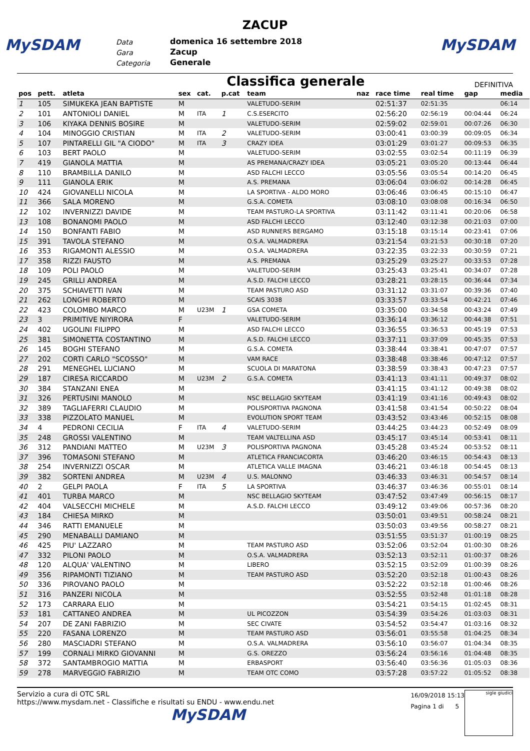ZACUP
MySDAM MySDAM
Data
Gara
Categoria
domenica 16 settembre 2018
Zacup
Generale
Classifica generale DEFINITIVA
| pos | pett. | atleta | sex | cat. | p.cat | team | naz | race time | real time | gap | media |
| --- | --- | --- | --- | --- | --- | --- | --- | --- | --- | --- | --- |
| 1 | 105 | SIMUKEKA JEAN BAPTISTE | M | | | VALETUDO-SERIM | | 02:51:37 | 02:51:35 | | 06:14 |
| 2 | 101 | ANTONIOLI DANIEL | M | ITA | 1 | C.S.ESERCITO | | 02:56:20 | 02:56:19 | 00:04:44 | 06:24 |
| 3 | 106 | KIYAKA DENNIS BOSIRE | M | | | VALETUDO-SERIM | | 02:59:02 | 02:59:01 | 00:07:26 | 06:30 |
| 4 | 104 | MINOGGIO CRISTIAN | M | ITA | 2 | VALETUDO-SERIM | | 03:00:41 | 03:00:39 | 00:09:05 | 06:34 |
| 5 | 107 | PINTARELLI GIL "A CIODO" | M | ITA | 3 | CRAZY IDEA | | 03:01:29 | 03:01:27 | 00:09:53 | 06:35 |
| 6 | 103 | BERT PAOLO | M | | | VALETUDO-SERIM | | 03:02:55 | 03:02:54 | 00:11:19 | 06:39 |
| 7 | 419 | GIANOLA MATTIA | M | | | AS PREMANA/CRAZY IDEA | | 03:05:21 | 03:05:20 | 00:13:44 | 06:44 |
| 8 | 110 | BRAMBILLA DANILO | M | | | ASD FALCHI LECCO | | 03:05:56 | 03:05:54 | 00:14:20 | 06:45 |
| 9 | 111 | GIANOLA ERIK | M | | | A.S. PREMANA | | 03:06:04 | 03:06:02 | 00:14:28 | 06:45 |
| 10 | 424 | GIOVANELLI NICOLA | M | | | LA SPORTIVA - ALDO MORO | | 03:06:46 | 03:06:45 | 00:15:10 | 06:47 |
| 11 | 366 | SALA MORENO | M | | | G.S.A. COMETA | | 03:08:10 | 03:08:08 | 00:16:34 | 06:50 |
| 12 | 102 | INVERNIZZI DAVIDE | M | | | TEAM PASTURO-LA SPORTIVA | | 03:11:42 | 03:11:41 | 00:20:06 | 06:58 |
| 13 | 108 | BONANOMI PAOLO | M | | | ASD FALCHI LECCO | | 03:12:40 | 03:12:38 | 00:21:03 | 07:00 |
| 14 | 150 | BONFANTI FABIO | M | | | ASD RUNNERS BERGAMO | | 03:15:18 | 03:15:14 | 00:23:41 | 07:06 |
| 15 | 391 | TAVOLA STEFANO | M | | | O.S.A. VALMADRERA | | 03:21:54 | 03:21:53 | 00:30:18 | 07:20 |
| 16 | 353 | RIGAMONTI ALESSIO | M | | | O.S.A. VALMADRERA | | 03:22:35 | 03:22:33 | 00:30:59 | 07:21 |
| 17 | 358 | RIZZI FAUSTO | M | | | A.S. PREMANA | | 03:25:29 | 03:25:27 | 00:33:53 | 07:28 |
| 18 | 109 | POLI PAOLO | M | | | VALETUDO-SERIM | | 03:25:43 | 03:25:41 | 00:34:07 | 07:28 |
| 19 | 245 | GRILLI ANDREA | M | | | A.S.D. FALCHI LECCO | | 03:28:21 | 03:28:15 | 00:36:44 | 07:34 |
| 20 | 375 | SCHIAVETTI IVAN | M | | | TEAM PASTURO ASD | | 03:31:12 | 03:31:07 | 00:39:36 | 07:40 |
| 21 | 262 | LONGHI ROBERTO | M | | | SCAIS 3038 | | 03:33:57 | 03:33:54 | 00:42:21 | 07:46 |
| 22 | 423 | COLOMBO MARCO | M | U23M | 1 | GSA COMETA | | 03:35:00 | 03:34:58 | 00:43:24 | 07:49 |
| 23 | 3 | PRIMITIVE NIYIRORA | F | | | VALETUDO-SERIM | | 03:36:14 | 03:36:12 | 00:44:38 | 07:51 |
| 24 | 402 | UGOLINI FILIPPO | M | | | ASD FALCHI LECCO | | 03:36:55 | 03:36:53 | 00:45:19 | 07:53 |
| 25 | 381 | SIMONETTA COSTANTINO | M | | | A.S.D. FALCHI LECCO | | 03:37:11 | 03:37:09 | 00:45:35 | 07:53 |
| 26 | 145 | BOGHI STEFANO | M | | | G.S.A. COMETA | | 03:38:44 | 03:38:41 | 00:47:07 | 07:57 |
| 27 | 202 | CORTI CARLO "SCOSSO" | M | | | VAM RACE | | 03:38:48 | 03:38:46 | 00:47:12 | 07:57 |
| 28 | 291 | MENEGHEL LUCIANO | M | | | SCUOLA DI MARATONA | | 03:38:59 | 03:38:43 | 00:47:23 | 07:57 |
| 29 | 187 | CIRESA RICCARDO | M | U23M | 2 | G.S.A. COMETA | | 03:41:13 | 03:41:11 | 00:49:37 | 08:02 |
| 30 | 384 | STANZANI ENEA | M | | | | | 03:41:15 | 03:41:12 | 00:49:38 | 08:02 |
| 31 | 326 | PERTUSINI MANOLO | M | | | NSC BELLAGIO SKYTEAM | | 03:41:19 | 03:41:16 | 00:49:43 | 08:02 |
| 32 | 389 | TAGLIAFERRI CLAUDIO | M | | | POLISPORTIVA PAGNONA | | 03:41:58 | 03:41:54 | 00:50:22 | 08:04 |
| 33 | 338 | PIZZOLATO MANUEL | M | | | EVOLUTION SPORT TEAM | | 03:43:52 | 03:43:46 | 00:52:15 | 08:08 |
| 34 | 4 | PEDRONI CECILIA | F | ITA | 4 | VALETUDO-SERIM | | 03:44:25 | 03:44:23 | 00:52:49 | 08:09 |
| 35 | 248 | GROSSI VALENTINO | M | | | TEAM VALTELLINA ASD | | 03:45:17 | 03:45:14 | 00:53:41 | 08:11 |
| 36 | 312 | PANDIANI MATTEO | M | U23M | 3 | POLISPORTIVA PAGNONA | | 03:45:28 | 03:45:24 | 00:53:52 | 08:11 |
| 37 | 396 | TOMASONI STEFANO | M | | | ATLETICA FRANCIACORTA | | 03:46:20 | 03:46:15 | 00:54:43 | 08:13 |
| 38 | 254 | INVERNIZZI OSCAR | M | | | ATLETICA VALLE IMAGNA | | 03:46:21 | 03:46:18 | 00:54:45 | 08:13 |
| 39 | 382 | SORTENI ANDREA | M | U23M | 4 | U.S. MALONNO | | 03:46:33 | 03:46:31 | 00:54:57 | 08:14 |
| 40 | 2 | GELPI PAOLA | F | ITA | 5 | LA SPORTIVA | | 03:46:37 | 03:46:36 | 00:55:01 | 08:14 |
| 41 | 401 | TURBA MARCO | M | | | NSC BELLAGIO SKYTEAM | | 03:47:52 | 03:47:49 | 00:56:15 | 08:17 |
| 42 | 404 | VALSECCHI MICHELE | M | | | A.S.D. FALCHI LECCO | | 03:49:12 | 03:49:06 | 00:57:36 | 08:20 |
| 43 | 184 | CHIESA MIRKO | M | | | | | 03:50:01 | 03:49:51 | 00:58:24 | 08:21 |
| 44 | 346 | RATTI EMANUELE | M | | | | | 03:50:03 | 03:49:56 | 00:58:27 | 08:21 |
| 45 | 290 | MENABALLI DAMIANO | M | | | | | 03:51:55 | 03:51:37 | 01:00:19 | 08:25 |
| 46 | 425 | PIU' LAZZARO | M | | | TEAM PASTURO ASD | | 03:52:06 | 03:52:04 | 01:00:30 | 08:26 |
| 47 | 332 | PILONI PAOLO | M | | | O.S.A. VALMADRERA | | 03:52:13 | 03:52:11 | 01:00:37 | 08:26 |
| 48 | 120 | ALQUA' VALENTINO | M | | | LIBERO | | 03:52:15 | 03:52:09 | 01:00:39 | 08:26 |
| 49 | 356 | RIPAMONTI TIZIANO | M | | | TEAM PASTURO ASD | | 03:52:20 | 03:52:18 | 01:00:43 | 08:26 |
| 50 | 336 | PIROVANO PAOLO | M | | | | | 03:52:22 | 03:52:18 | 01:00:46 | 08:26 |
| 51 | 316 | PANZERI NICOLA | M | | | | | 03:52:55 | 03:52:48 | 01:01:18 | 08:28 |
| 52 | 173 | CARRARA ELIO | M | | | | | 03:54:21 | 03:54:15 | 01:02:45 | 08:31 |
| 53 | 181 | CATTANEO ANDREA | M | | | UL PICOZZON | | 03:54:39 | 03:54:26 | 01:03:03 | 08:31 |
| 54 | 207 | DE ZANI FABRIZIO | M | | | SEC CIVATE | | 03:54:52 | 03:54:47 | 01:03:16 | 08:32 |
| 55 | 220 | FASANA LORENZO | M | | | TEAM PASTURO ASD | | 03:56:01 | 03:55:58 | 01:04:25 | 08:34 |
| 56 | 280 | MASCIADRI STEFANO | M | | | O.S.A. VALMADRERA | | 03:56:10 | 03:56:07 | 01:04:34 | 08:35 |
| 57 | 199 | CORNALI MIRKO GIOVANNI | M | | | G.S. OREZZO | | 03:56:24 | 03:56:16 | 01:04:48 | 08:35 |
| 58 | 372 | SANTAMBROGIO MATTIA | M | | | ERBASPORT | | 03:56:40 | 03:56:36 | 01:05:03 | 08:36 |
| 59 | 278 | MARVEGGIO FABRIZIO | M | | | TEAM OTC COMO | | 03:57:28 | 03:57:22 | 01:05:52 | 08:38 |
Servizio a cura di OTC SRL
https://www.mysdam.net - Classifiche e risultati su ENDU - www.endu.net
MySDAM
16/09/2018 15:13
Pagina 1 di 5
sigle giudici